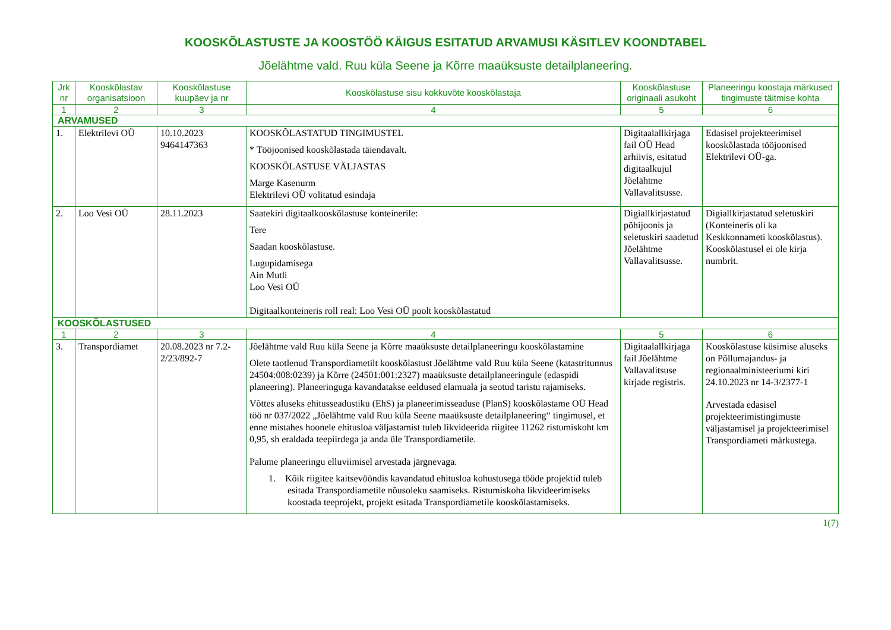KOOSKÕLASTUSTE JA KOOSTÖÖ KÄIGUS ESITATUD ARVAMUSI KÄSITLEV KOONDTABEL
Jõelähtme vald. Ruu küla Seene ja Kõrre maaüksuste detailplaneering.
| Jrk nr | Kooskõlastav organisatsioon | Kooskõlastuse kuupäev ja nr | Kooskõlastuse sisu kokkuvõte kooskõlastaja | Kooskõlastuse originaali asukoht | Planeeringu koostaja märkused tingimuste täitmise kohta |
| --- | --- | --- | --- | --- | --- |
| 1 | 2 | 3 | 4 | 5 | 6 |
| ARVAMUSED | | | | | |
| 1. | Elektrilevi OÜ | 10.10.2023 9464147363 | KOOSKÕLASTATUD TINGIMUSTEL * Tööjoonised kooskõlastada täiendavalt. KOOSKÕLASTUSE VÄLJASTAS Marge Kasenurm Elektrilevi OÜ volitatud esindaja | Digitaalallkirjaga fail OÜ Head arhiivis, esitatud digitaalkujul Jõelähtme Vallavalitsusse. | Edasisel projekteerimisel kooskõlastada tööjoonised Elektrilevi OÜ-ga. |
| 2. | Loo Vesi OÜ | 28.11.2023 | Saatekiri digitaalkooskõlastuse konteinerile: Tere Saadan kooskõlastuse. Lugupidamisega Ain Mutli Loo Vesi OÜ Digitaalkonteineris roll real: Loo Vesi OÜ poolt kooskõlastatud | Digiallkirjastatud põhijoonis ja seletuskiri saadetud Jõelähtme Vallavalitsusse. | Digiallkirjastatud seletuskiri (Konteineris oli ka Keskkonnameti kooskõlastus). Kooskõlastusel ei ole kirja numbrit. |
| KOOSKÕLASTUSED | | | | | |
| 1 | 2 | 3 | 4 | 5 | 6 |
| 3. | Transpordiamet | 20.08.2023 nr 7.2-2/23/892-7 | Jõelähtme vald Ruu küla Seene ja Kõrre maaüksuste detailplaneeringu kooskõlastamine Olete taotlenud Transpordiametilt kooskõlastust Jõelähtme vald Ruu küla Seene (katastritunnus 24504:008:0239) ja Kõrre (24501:001:2327) maaüksuste detailplaneeringule (edaspidi planeering). Planeeringuga kavandatakse eeldused elamuala ja seotud taristu rajamiseks. Võttes aluseks ehitusseadustiku (EhS) ja planeerimisseaduse (PlanS) kooskõlastame OÜ Head töö nr 037/2022 „Jõelähtme vald Ruu küla Seene maaüksuste detailplaneering“ tingimusel, et enne mistahes hoonele ehitusloa väljastamist tuleb likvideerida riigitee 11262 ristumiskoht km 0,95, sh eraldada teepiirdega ja anda üle Transpordiametile. Palume planeeringu elluviimisel arvestada järgnevaga. 1. Kõik riigitee kaitsevööndis kavandatud ehitusloa kohustusega tööde projektid tuleb esitada Transpordiametile nõusoleku saamiseks. Ristumiskoha likvideerimiseks koostada teeprojekt, projekt esitada Transpordiametile kooskõlastamiseks. | Digitaalallkirjaga fail Jõelähtme Vallavalitsuse kirjade registris. | Kooskõlastuse küsimise aluseks on Põllumajandus- ja regionaalministeeriumi kiri 24.10.2023 nr 14-3/2377-1 Arvestada edasisel projekteerimistingimuste väljastamisel ja projekteerimisel Transpordiameti märkustega. |
1(7)